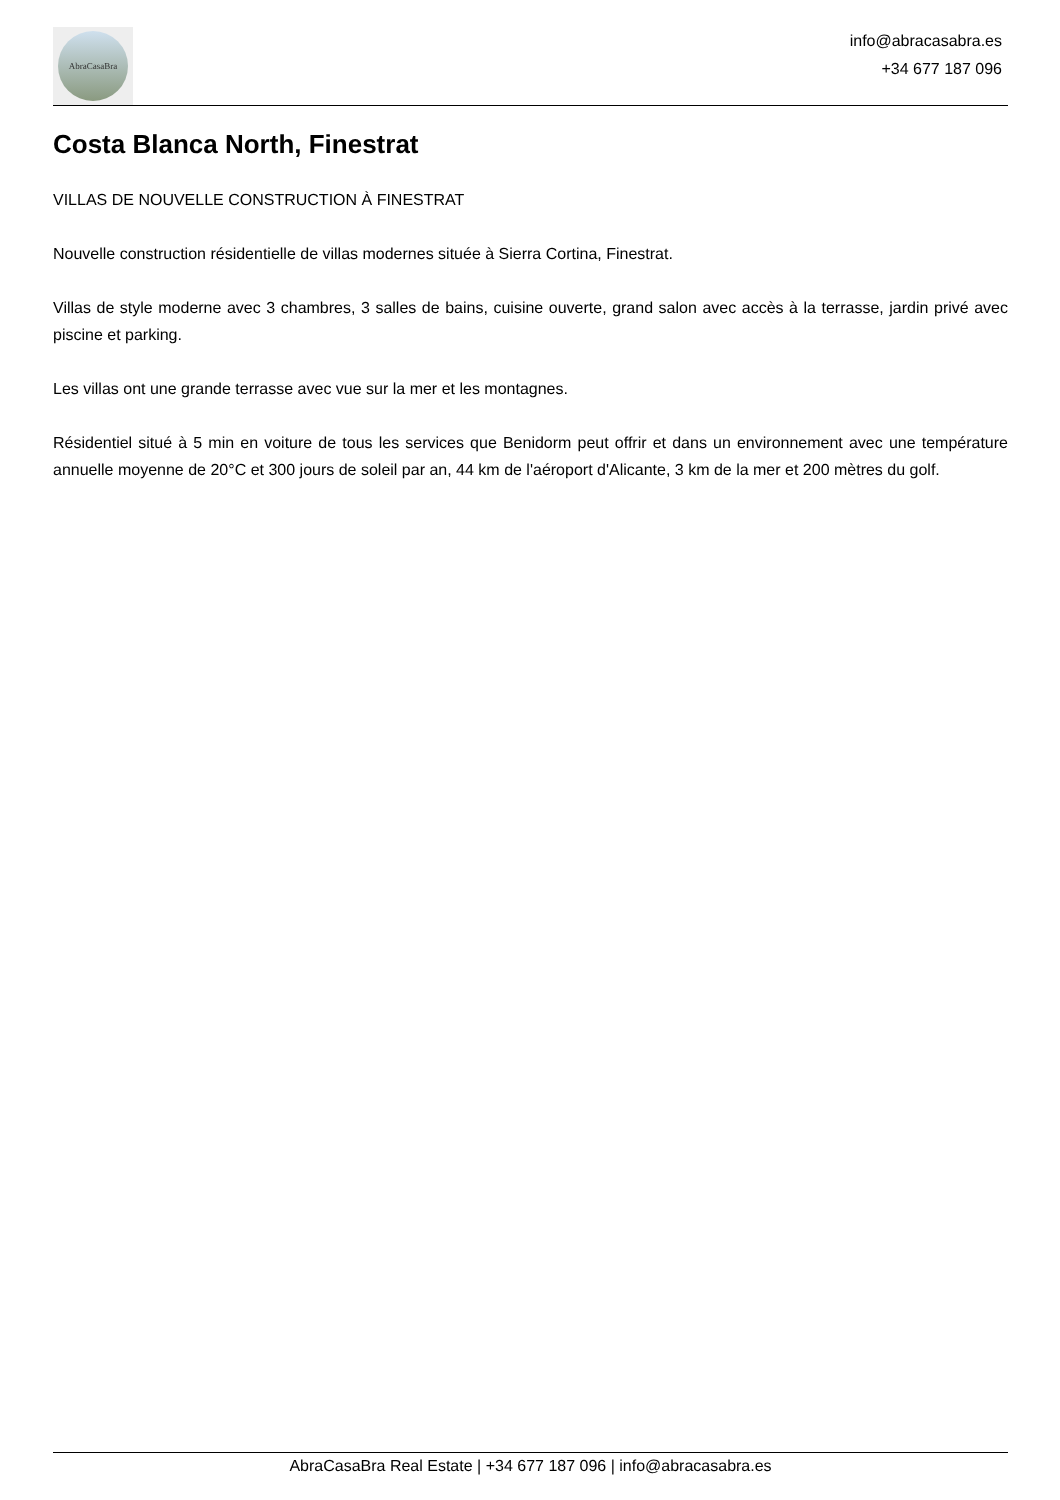AbraCasaBra
info@abracasabra.es
+34 677 187 096
Costa Blanca North, Finestrat
VILLAS DE NOUVELLE CONSTRUCTION À FINESTRAT
Nouvelle construction résidentielle de villas modernes située à Sierra Cortina, Finestrat.
Villas de style moderne avec 3 chambres, 3 salles de bains, cuisine ouverte, grand salon avec accès à la terrasse, jardin privé avec piscine et parking.
Les villas ont une grande terrasse avec vue sur la mer et les montagnes.
Résidentiel situé à 5 min en voiture de tous les services que Benidorm peut offrir et dans un environnement avec une température annuelle moyenne de 20°C et 300 jours de soleil par an, 44 km de l'aéroport d'Alicante, 3 km de la mer et 200 mètres du golf.
AbraCasaBra Real Estate | +34 677 187 096 | info@abracasabra.es